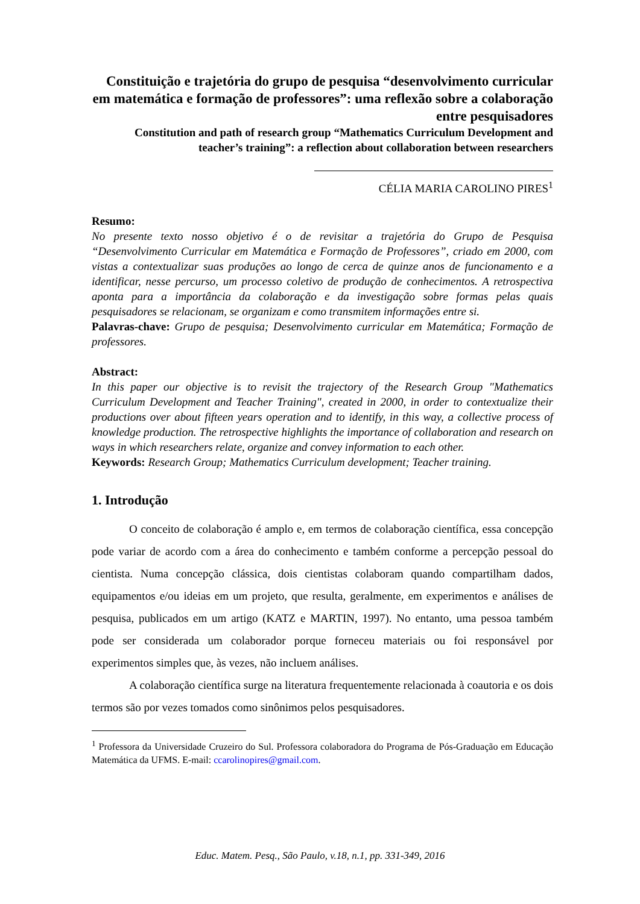Constituição e trajetória do grupo de pesquisa “desenvolvimento curricular em matemática e formação de professores”: uma reflexão sobre a colaboração entre pesquisadores
Constitution and path of research group “Mathematics Curriculum Development and teacher’s training”: a reflection about collaboration between researchers
CÉLIA MARIA CAROLINO PIRES<sup>1</sup>
Resumo:
No presente texto nosso objetivo é o de revisitar a trajetória do Grupo de Pesquisa “Desenvolvimento Curricular em Matemática e Formação de Professores”, criado em 2000, com vistas a contextualizar suas produções ao longo de cerca de quinze anos de funcionamento e a identificar, nesse percurso, um processo coletivo de produção de conhecimentos. A retrospectiva aponta para a importância da colaboração e da investigação sobre formas pelas quais pesquisadores se relacionam, se organizam e como transmitem informações entre si.
Palavras-chave: Grupo de pesquisa; Desenvolvimento curricular em Matemática; Formação de professores.
Abstract:
In this paper our objective is to revisit the trajectory of the Research Group "Mathematics Curriculum Development and Teacher Training", created in 2000, in order to contextualize their productions over about fifteen years operation and to identify, in this way, a collective process of knowledge production. The retrospective highlights the importance of collaboration and research on ways in which researchers relate, organize and convey information to each other.
Keywords: Research Group; Mathematics Curriculum development; Teacher training.
1. Introdução
O conceito de colaboração é amplo e, em termos de colaboração científica, essa concepção pode variar de acordo com a área do conhecimento e também conforme a percepção pessoal do cientista. Numa concepção clássica, dois cientistas colaboram quando compartilham dados, equipamentos e/ou ideias em um projeto, que resulta, geralmente, em experimentos e análises de pesquisa, publicados em um artigo (KATZ e MARTIN, 1997). No entanto, uma pessoa também pode ser considerada um colaborador porque forneceu materiais ou foi responsável por experimentos simples que, às vezes, não incluem análises.
A colaboração científica surge na literatura frequentemente relacionada à coautoria e os dois termos são por vezes tomados como sinônimos pelos pesquisadores.
<sup>1</sup> Professora da Universidade Cruzeiro do Sul. Professora colaboradora do Programa de Pós-Graduação em Educação Matemática da UFMS. E-mail: ccarolinopires@gmail.com.
Educ. Matem. Pesq., São Paulo, v.18, n.1, pp. 331-349, 2016